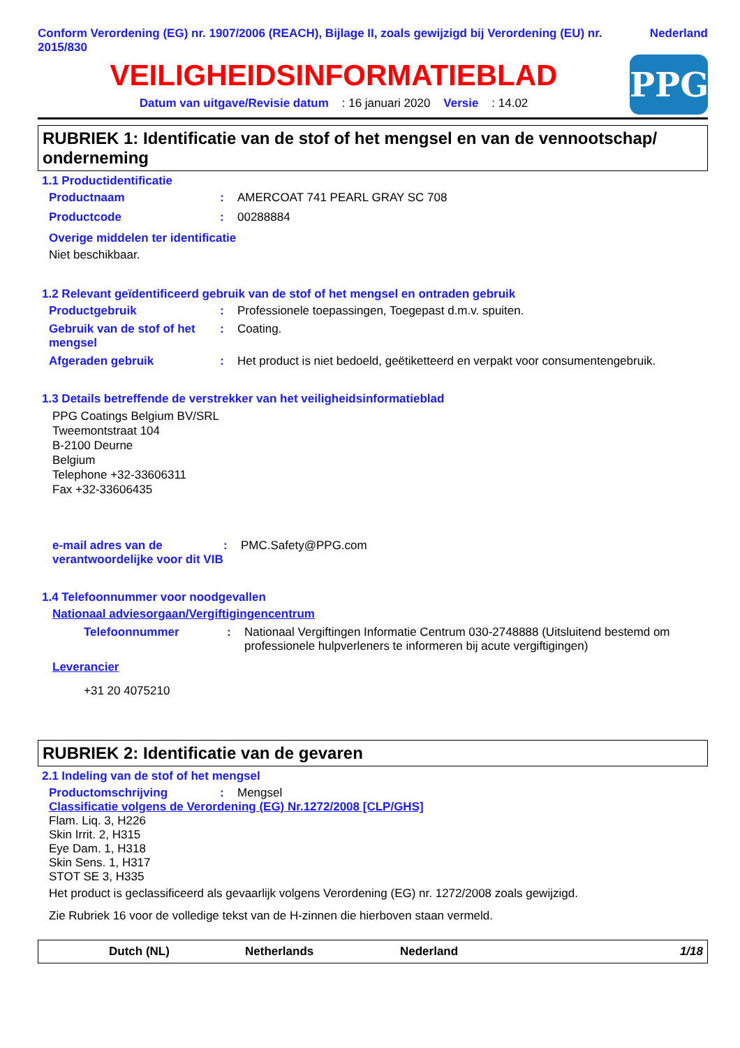Conform Verordening (EG) nr. 1907/2006 (REACH), Bijlage II, zoals gewijzigd bij Verordening (EU) nr. 2015/830
Nederland
VEILIGHEIDSINFORMATIEBLAD
Datum van uitgave/Revisie datum : 16 januari 2020 Versie : 14.02
PPG
RUBRIEK 1: Identificatie van de stof of het mengsel en van de vennootschap/ onderneming
1.1 Productidentificatie
Productnaam : AMERCOAT 741 PEARL GRAY SC 708
Productcode : 00288884
Overige middelen ter identificatie
Niet beschikbaar.
1.2 Relevant geïdentificeerd gebruik van de stof of het mengsel en ontraden gebruik
Productgebruik : Professionele toepassingen, Toegepast d.m.v. spuiten.
Gebruik van de stof of het mengsel
: Coating.
Afgeraden gebruik : Het product is niet bedoeld, geëtiketteerd en verpakt voor consumentengebruik.
1.3 Details betreffende de verstrekker van het veiligheidsinformatieblad
PPG Coatings Belgium BV/SRL
Tweemontstraat 104
B-2100 Deurne
Belgium
Telephone +32-33606311
Fax +32-33606435
e-mail adres van de verantwoordelijke voor dit VIB
: PMC.Safety@PPG.com
1.4 Telefoonnummer voor noodgevallen
Nationaal adviesorgaan/Vergiftigingencentrum
Telefoonnummer : Nationaal Vergiftingen Informatie Centrum 030-2748888 (Uitsluitend bestemd om professionele hulpverleners te informeren bij acute vergiftigingen)
Leverancier
+31 20 4075210
RUBRIEK 2: Identificatie van de gevaren
2.1 Indeling van de stof of het mengsel
Productomschrijving : Mengsel
Classificatie volgens de Verordening (EG) Nr.1272/2008 [CLP/GHS]
Flam. Liq. 3, H226
Skin Irrit. 2, H315
Eye Dam. 1, H318
Skin Sens. 1, H317
STOT SE 3, H335
Het product is geclassificeerd als gevaarlijk volgens Verordening (EG) nr. 1272/2008 zoals gewijzigd.
Zie Rubriek 16 voor de volledige tekst van de H-zinnen die hierboven staan vermeld.
Dutch (NL) Netherlands Nederland 1/18